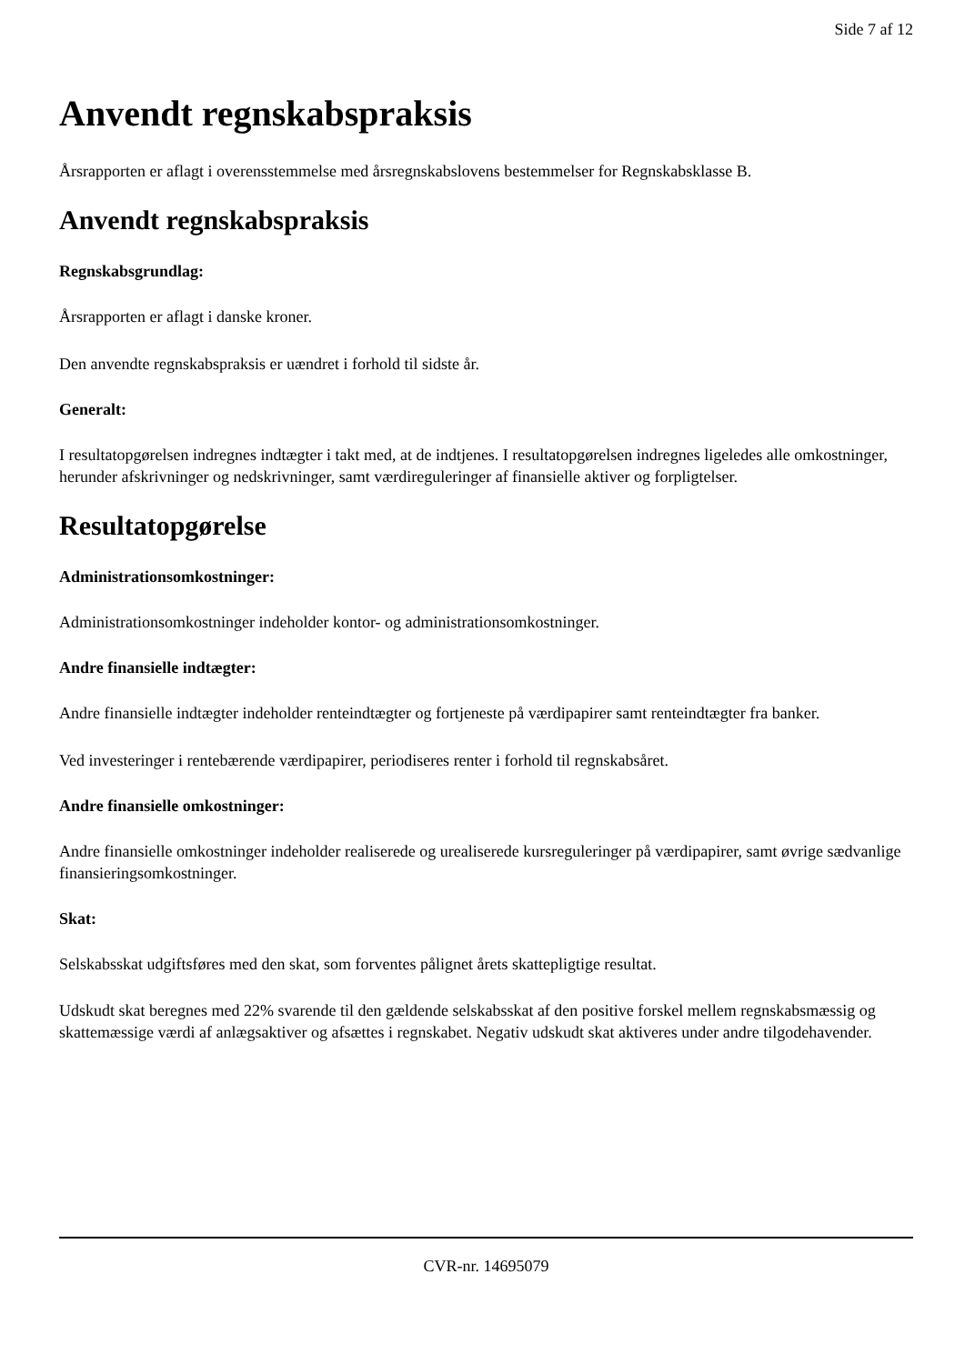Side 7 af 12
Anvendt regnskabspraksis
Årsrapporten er aflagt i overensstemmelse med årsregnskabslovens bestemmelser for Regnskabsklasse B.
Anvendt regnskabspraksis
Regnskabsgrundlag:
Årsrapporten er aflagt i danske kroner.
Den anvendte regnskabspraksis er uændret i forhold til sidste år.
Generalt:
I resultatopgørelsen indregnes indtægter i takt med, at de indtjenes. I resultatopgørelsen indregnes ligeledes alle omkostninger, herunder afskrivninger og nedskrivninger, samt værdireguleringer af finansielle aktiver og forpligtelser.
Resultatopgørelse
Administrationsomkostninger:
Administrationsomkostninger indeholder kontor- og administrationsomkostninger.
Andre finansielle indtægter:
Andre finansielle indtægter indeholder renteindtægter og fortjeneste på værdipapirer samt renteindtægter fra banker.
Ved investeringer i rentebærende værdipapirer, periodiseres renter i forhold til regnskabsåret.
Andre finansielle omkostninger:
Andre finansielle omkostninger indeholder realiserede og urealiserede kursreguleringer på værdipapirer, samt øvrige sædvanlige finansieringsomkostninger.
Skat:
Selskabsskat udgiftsføres med den skat, som forventes pålignet årets skattepligtige resultat.
Udskudt skat beregnes med 22% svarende til den gældende selskabsskat af den positive forskel mellem regnskabsmæssig og skattemæssige værdi af anlægsaktiver og afsættes i regnskabet. Negativ udskudt skat aktiveres under andre tilgodehavender.
CVR-nr. 14695079